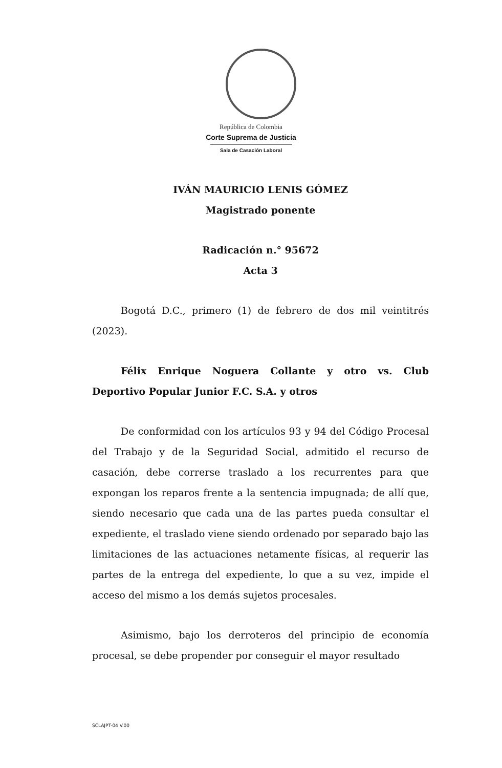República de Colombia
Corte Suprema de Justicia
Sala de Casación Laboral
IVÁN MAURICIO LENIS GÓMEZ
Magistrado ponente
Radicación n.° 95672
Acta 3
Bogotá D.C., primero (1) de febrero de dos mil veintitrés (2023).
Félix Enrique Noguera Collante y otro vs. Club Deportivo Popular Junior F.C. S.A. y otros
De conformidad con los artículos 93 y 94 del Código Procesal del Trabajo y de la Seguridad Social, admitido el recurso de casación, debe correrse traslado a los recurrentes para que expongan los reparos frente a la sentencia impugnada; de allí que, siendo necesario que cada una de las partes pueda consultar el expediente, el traslado viene siendo ordenado por separado bajo las limitaciones de las actuaciones netamente físicas, al requerir las partes de la entrega del expediente, lo que a su vez, impide el acceso del mismo a los demás sujetos procesales.
Asimismo, bajo los derroteros del principio de economía procesal, se debe propender por conseguir el mayor resultado
SCLAJPT-04 V.00